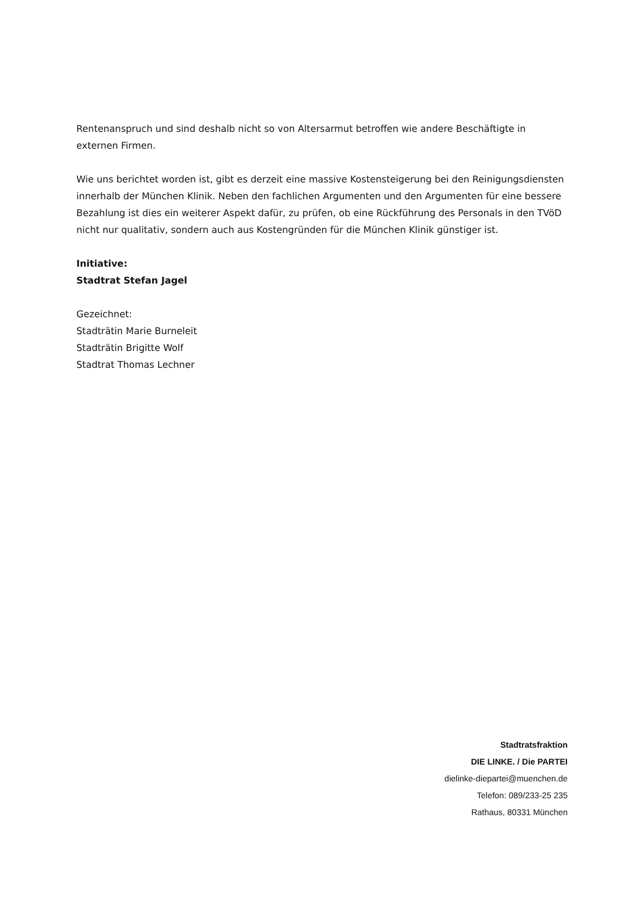Rentenanspruch und sind deshalb nicht so von Altersarmut betroffen wie andere Beschäftigte in externen Firmen.
Wie uns berichtet worden ist, gibt es derzeit eine massive Kostensteigerung bei den Reinigungsdiensten innerhalb der München Klinik. Neben den fachlichen Argumenten und den Argumenten für eine bessere Bezahlung ist dies ein weiterer Aspekt dafür, zu prüfen, ob eine Rückführung des Personals in den TVöD nicht nur qualitativ, sondern auch aus Kostengründen für die München Klinik günstiger ist.
Initiative:
Stadtrat Stefan Jagel
Gezeichnet:
Stadträtin Marie Burneleit
Stadträtin Brigitte Wolf
Stadtrat Thomas Lechner
Stadtratsfraktion
DIE LINKE. / Die PARTEI
dielinke-diepartei@muenchen.de
Telefon: 089/233-25 235
Rathaus, 80331 München